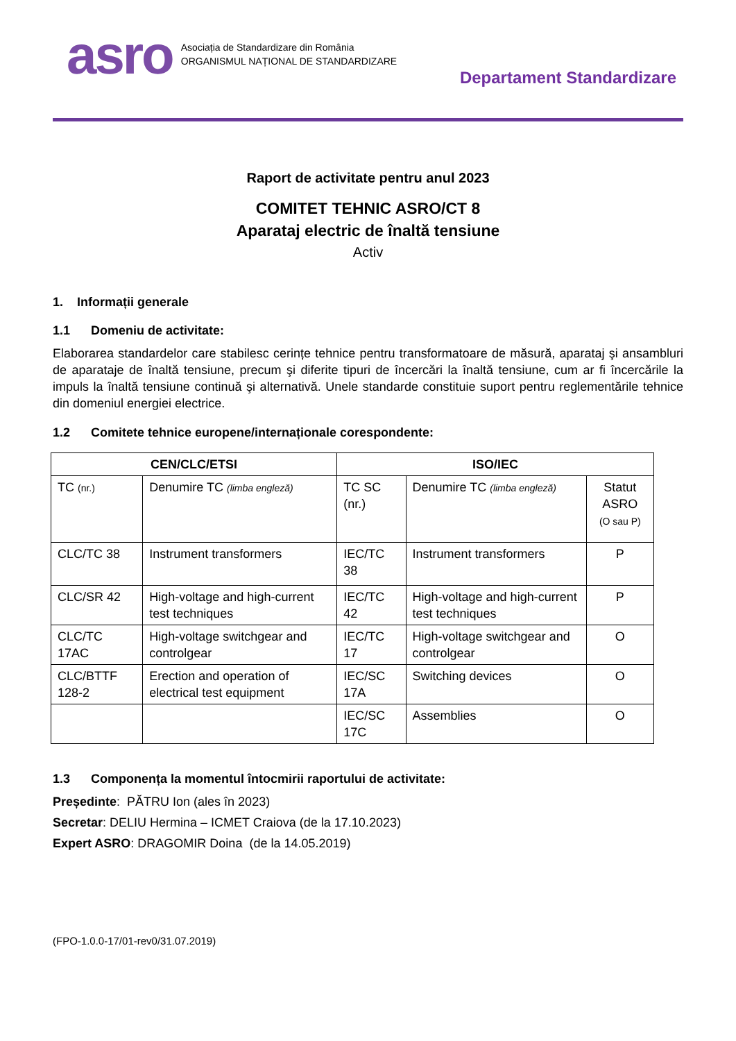asro
Asociația de Standardizare din România
ORGANISMUL NAȚIONAL DE STANDARDIZARE
Departament Standardizare
Raport de activitate pentru anul 2023
COMITET TEHNIC ASRO/CT 8
Aparataj electric de înaltă tensiune
Activ
1. Informații generale
1.1 Domeniu de activitate:
Elaborarea standardelor care stabilesc cerințe tehnice pentru transformatoare de măsură, aparataj şi ansambluri de aparataje de înaltă tensiune, precum şi diferite tipuri de încercări la înaltă tensiune, cum ar fi încercările la impuls la înaltă tensiune continuă şi alternativă. Unele standarde constituie suport pentru reglementările tehnice din domeniul energiei electrice.
1.2 Comitete tehnice europene/internaționale corespondente:
| CEN/CLC/ETSI | | ISO/IEC | | |
| --- | --- | --- | --- | --- |
| TC (nr.) | Denumire TC (limba engleză) | TC SC (nr.) | Denumire TC (limba engleză) | Statut ASRO (O sau P) |
| CLC/TC 38 | Instrument transformers | IEC/TC 38 | Instrument transformers | P |
| CLC/SR 42 | High-voltage and high-current test techniques | IEC/TC 42 | High-voltage and high-current test techniques | P |
| CLC/TC 17AC | High-voltage switchgear and controlgear | IEC/TC 17 | High-voltage switchgear and controlgear | O |
| CLC/BTTF 128-2 | Erection and operation of electrical test equipment | IEC/SC 17A | Switching devices | O |
| | | IEC/SC 17C | Assemblies | O |
1.3 Componența la momentul întocmirii raportului de activitate:
Președinte: PĂTRU Ion (ales în 2023)
Secretar: DELIU Hermina – ICMET Craiova (de la 17.10.2023)
Expert ASRO: DRAGOMIR Doina (de la 14.05.2019)
(FPO-1.0.0-17/01-rev0/31.07.2019)